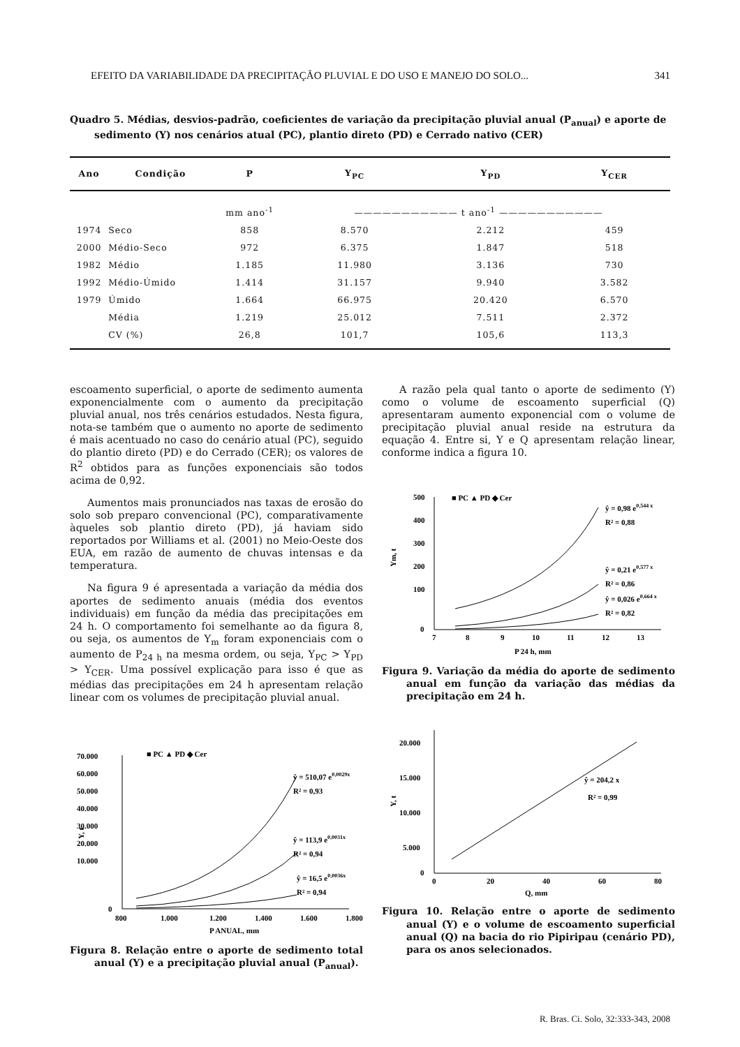EFEITO DA VARIABILIDADE DA PRECIPITAÇÃO PLUVIAL E DO USO E MANEJO DO SOLO... 341
Quadro 5. Médias, desvios-padrão, coeficientes de variação da precipitação pluvial anual (P<sub>anual</sub>) e aporte de sedimento (Y) nos cenários atual (PC), plantio direto (PD) e Cerrado nativo (CER)
| Ano | Condição | P | Y<sub>PC</sub> | Y<sub>PD</sub> | Y<sub>CER</sub> |
| --- | --- | --- | --- | --- | --- |
| | | mm ano<sup>-1</sup> | ——————————— t ano<sup>-1</sup> ——————————— | | |
| 1974 | Seco | 858 | 8.570 | 2.212 | 459 |
| 2000 | Médio-Seco | 972 | 6.375 | 1.847 | 518 |
| 1982 | Médio | 1.185 | 11.980 | 3.136 | 730 |
| 1992 | Médio-Úmido | 1.414 | 31.157 | 9.940 | 3.582 |
| 1979 | Úmido | 1.664 | 66.975 | 20.420 | 6.570 |
| | Média | 1.219 | 25.012 | 7.511 | 2.372 |
| | CV (%) | 26,8 | 101,7 | 105,6 | 113,3 |
escoamento superficial, o aporte de sedimento aumenta exponencialmente com o aumento da precipitação pluvial anual, nos três cenários estudados. Nesta figura, nota-se também que o aumento no aporte de sedimento é mais acentuado no caso do cenário atual (PC), seguido do plantio direto (PD) e do Cerrado (CER); os valores de R<sup>2</sup> obtidos para as funções exponenciais são todos acima de 0,92.
Aumentos mais pronunciados nas taxas de erosão do solo sob preparo convencional (PC), comparativamente àqueles sob plantio direto (PD), já haviam sido reportados por Williams et al. (2001) no Meio-Oeste dos EUA, em razão de aumento de chuvas intensas e da temperatura.
Na figura 9 é apresentada a variação da média dos aportes de sedimento anuais (média dos eventos individuais) em função da média das precipitações em 24 h. O comportamento foi semelhante ao da figura 8, ou seja, os aumentos de Y<sub>m</sub> foram exponenciais com o aumento de P<sub>24 h</sub> na mesma ordem, ou seja, Y<sub>PC</sub> > Y<sub>PD</sub> > Y<sub>CER</sub>. Uma possível explicação para isso é que as médias das precipitações em 24 h apresentam relação linear com os volumes de precipitação pluvial anual.
70.000
60.000
50.000
40.000
30.000
20.000
10.000
0
800
1.000
1.200
1.400
1.600
1.800
P ANUAL, mm
Y, t
■ PC ▲ PD ◆ Cer
ŷ = 510,07 e0,0029x
R² = 0,93
ŷ = 113,9 e0,0031x
R² = 0,94
ŷ = 16,5 e0,0036x
R² = 0,94
Figura 8. Relação entre o aporte de sedimento total anual (Y) e a precipitação pluvial anual (P<sub>anual</sub>).
A razão pela qual tanto o aporte de sedimento (Y) como o volume de escoamento superficial (Q) apresentaram aumento exponencial com o volume de precipitação pluvial anual reside na estrutura da equação 4. Entre si, Y e Q apresentam relação linear, conforme indica a figura 10.
500
400
300
200
100
0
7
8
9
10
11
12
13
P 24 h, mm
Ym, t
■ PC ▲ PD ◆ Cer
ŷ = 0,98 e0,544 x
R² = 0,88
ŷ = 0,21 e0,577 x
R² = 0,86
ŷ = 0,026 e0,664 x
R² = 0,82
Figura 9. Variação da média do aporte de sedimento anual em função da variação das médias da precipitação em 24 h.
20.000
15.000
10.000
5.000
0
0
20
40
60
80
Q, mm
Y, t
ŷ = 204,2 x
R² = 0,99
Figura 10. Relação entre o aporte de sedimento anual (Y) e o volume de escoamento superficial anual (Q) na bacia do rio Pipiripau (cenário PD), para os anos selecionados.
R. Bras. Ci. Solo, 32:333-343, 2008